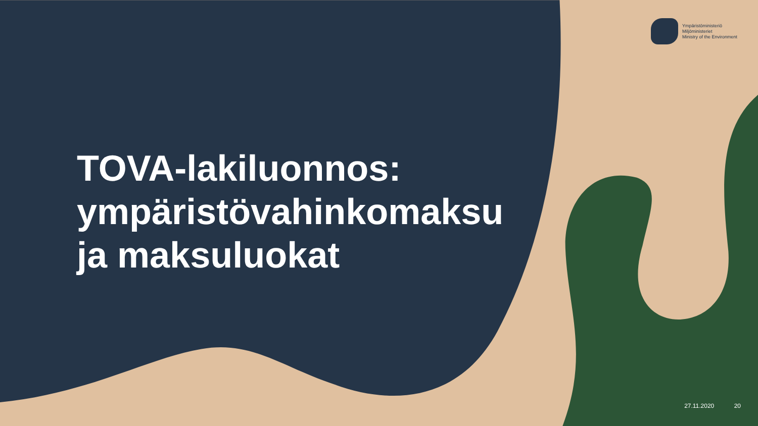Ympäristöministeriö
Miljöministeriet
Ministry of the Environment
TOVA-lakiluonnos:
ympäristövahinkomaksu
ja maksuluokat
27.11.2020 20